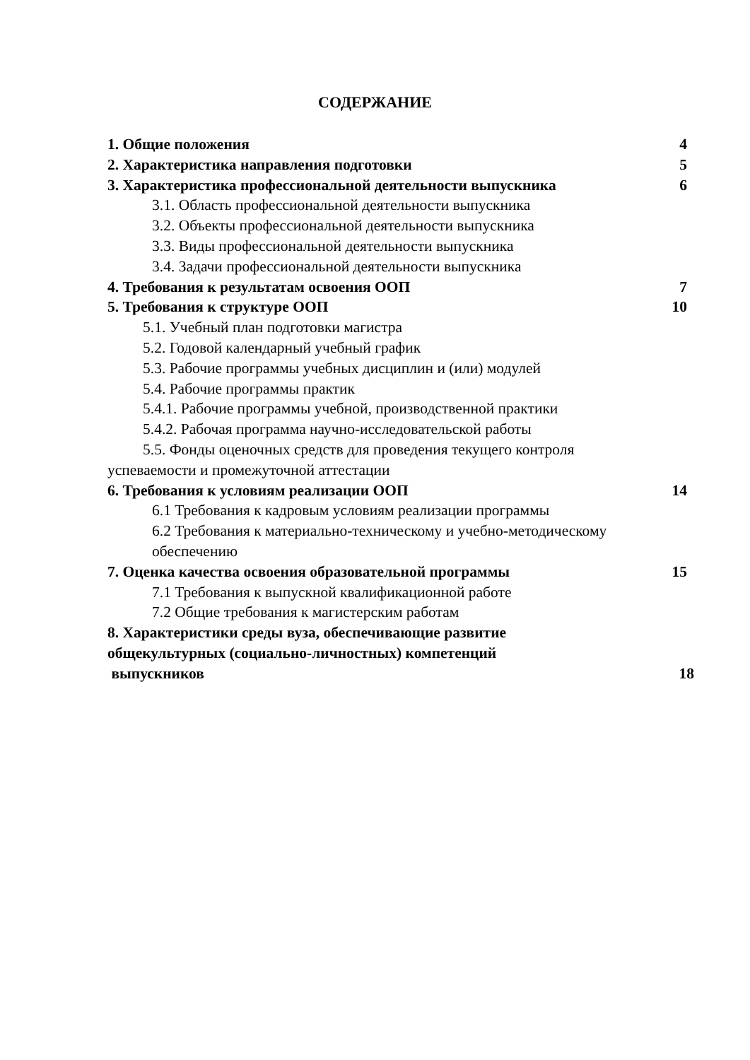СОДЕРЖАНИЕ
1. Общие положения 4
2. Характеристика направления подготовки 5
3. Характеристика профессиональной деятельности выпускника 6
3.1. Область профессиональной деятельности выпускника
3.2. Объекты профессиональной деятельности выпускника
3.3. Виды профессиональной деятельности выпускника
3.4. Задачи профессиональной деятельности выпускника
4. Требования к результатам освоения ООП 7
5. Требования к структуре ООП 10
5.1. Учебный план подготовки магистра
5.2. Годовой календарный учебный график
5.3. Рабочие программы учебных дисциплин и (или) модулей
5.4. Рабочие программы практик
5.4.1. Рабочие программы учебной, производственной практики
5.4.2. Рабочая программа научно-исследовательской работы
5.5. Фонды оценочных средств для проведения текущего контроля
успеваемости и промежуточной аттестации
6. Требования к условиям реализации ООП 14
6.1 Требования к кадровым условиям реализации программы
6.2 Требования к материально-техническому и учебно-методическому обеспечению
7. Оценка качества освоения образовательной программы 15
7.1 Требования к выпускной квалификационной работе
7.2 Общие требования к магистерским работам
8. Характеристики среды вуза, обеспечивающие развитие
общекультурных (социально-личностных) компетенций
выпускников 18